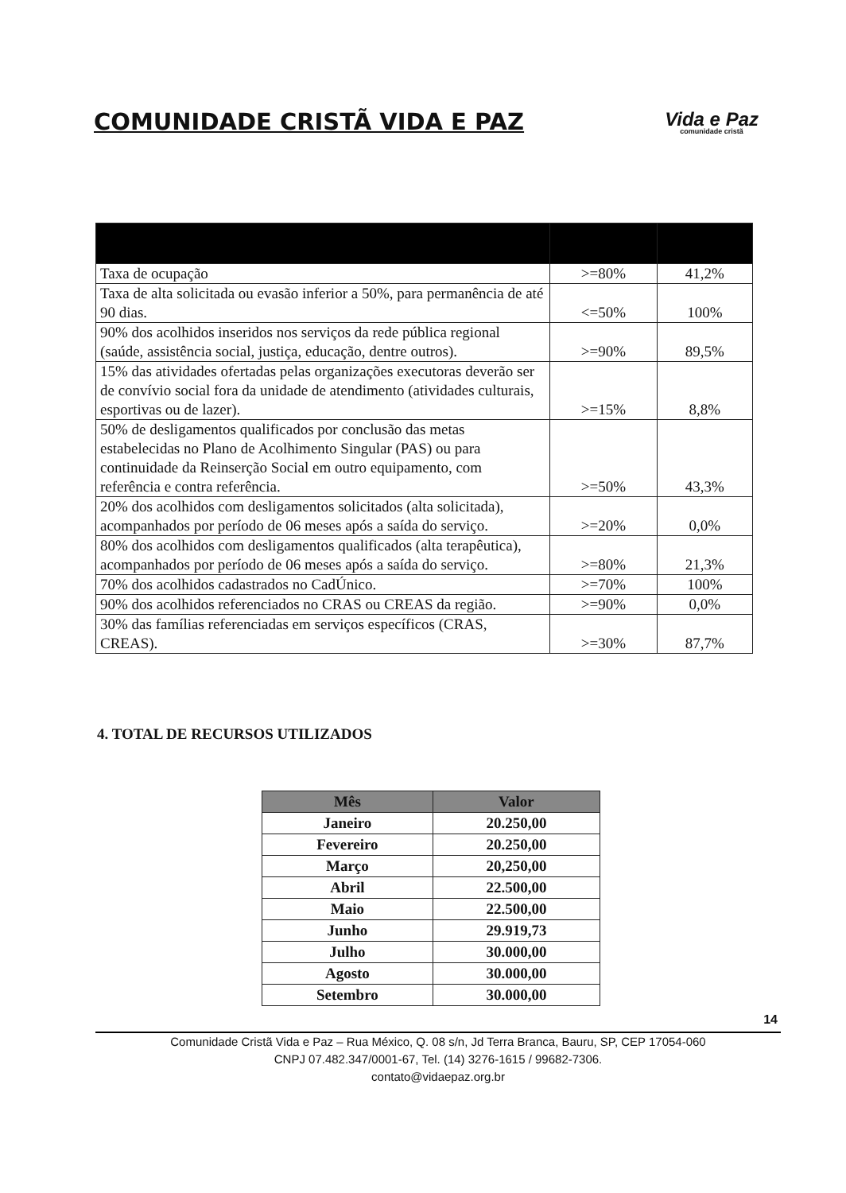COMUNIDADE CRISTÃ VIDA E PAZ
Vida e Paz
comunidade cristã
| Taxa de ocupação | >=80% | 41,2% |
| Taxa de alta solicitada ou evasão inferior a 50%, para permanência de até 90 dias. | <=50% | 100% |
| 90% dos acolhidos inseridos nos serviços da rede pública regional (saúde, assistência social, justiça, educação, dentre outros). | >=90% | 89,5% |
| 15% das atividades ofertadas pelas organizações executoras deverão ser de convívio social fora da unidade de atendimento (atividades culturais, esportivas ou de lazer). | >=15% | 8,8% |
| 50% de desligamentos qualificados por conclusão das metas estabelecidas no Plano de Acolhimento Singular (PAS) ou para continuidade da Reinserção Social em outro equipamento, com referência e contra referência. | >=50% | 43,3% |
| 20% dos acolhidos com desligamentos solicitados (alta solicitada), acompanhados por período de 06 meses após a saída do serviço. | >=20% | 0,0% |
| 80% dos acolhidos com desligamentos qualificados (alta terapêutica), acompanhados por período de 06 meses após a saída do serviço. | >=80% | 21,3% |
| 70% dos acolhidos cadastrados no CadÚnico. | >=70% | 100% |
| 90% dos acolhidos referenciados no CRAS ou CREAS da região. | >=90% | 0,0% |
| 30% das famílias referenciadas em serviços específicos (CRAS, CREAS). | >=30% | 87,7% |
4. TOTAL DE RECURSOS UTILIZADOS
| Mês | Valor |
| --- | --- |
| Janeiro | 20.250,00 |
| Fevereiro | 20.250,00 |
| Março | 20,250,00 |
| Abril | 22.500,00 |
| Maio | 22.500,00 |
| Junho | 29.919,73 |
| Julho | 30.000,00 |
| Agosto | 30.000,00 |
| Setembro | 30.000,00 |
14
Comunidade Cristã Vida e Paz – Rua México, Q. 08 s/n, Jd Terra Branca, Bauru, SP, CEP 17054-060
CNPJ 07.482.347/0001-67, Tel. (14) 3276-1615 / 99682-7306.
contato@vidaepaz.org.br